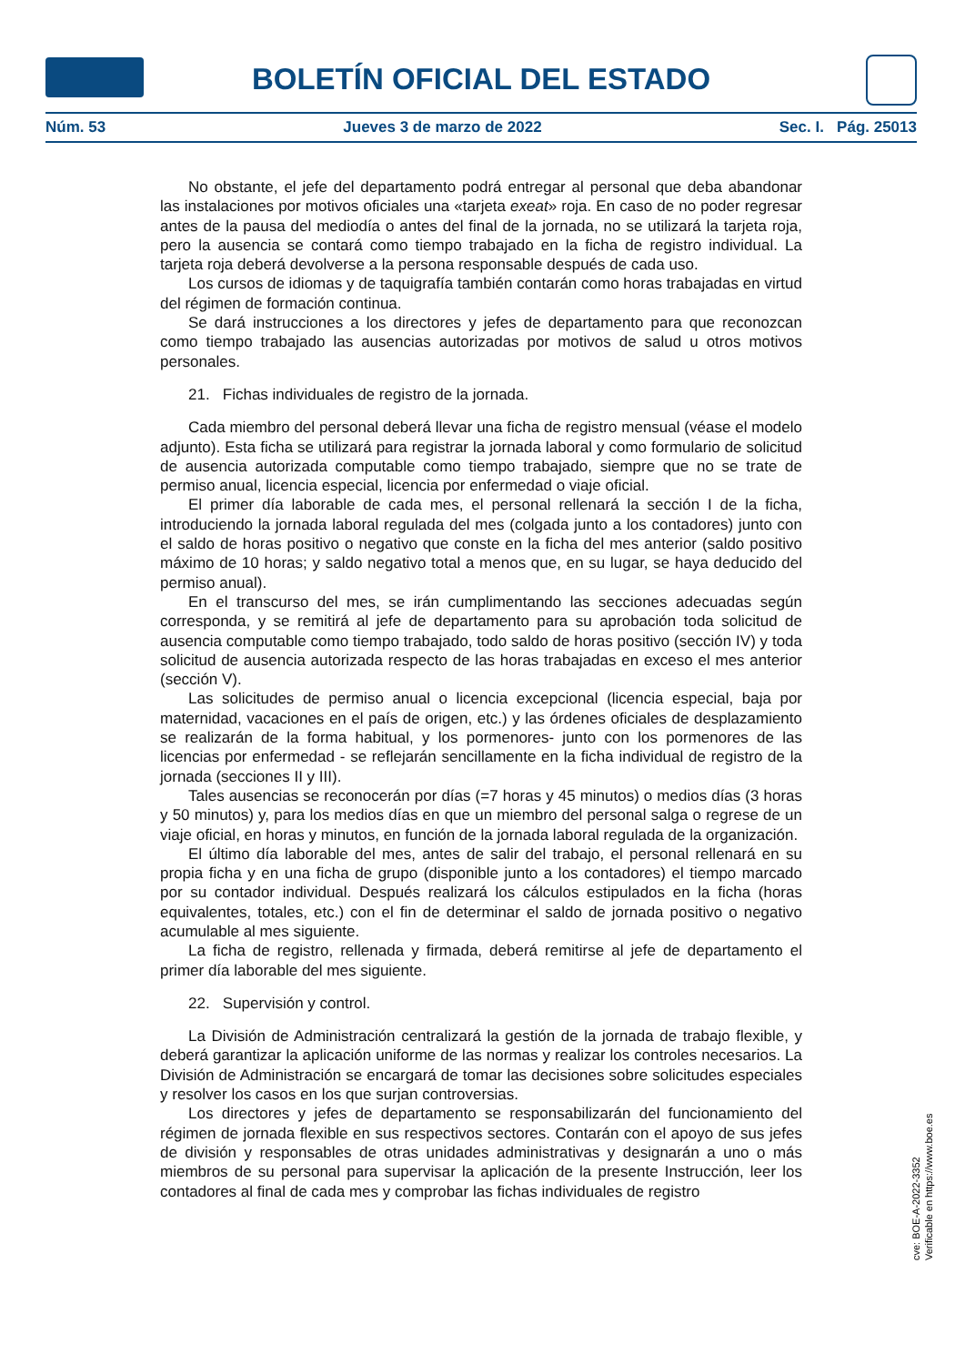BOLETÍN OFICIAL DEL ESTADO
Núm. 53 Jueves 3 de marzo de 2022 Sec. I. Pág. 25013
No obstante, el jefe del departamento podrá entregar al personal que deba abandonar las instalaciones por motivos oficiales una «tarjeta exeat» roja. En caso de no poder regresar antes de la pausa del mediodía o antes del final de la jornada, no se utilizará la tarjeta roja, pero la ausencia se contará como tiempo trabajado en la ficha de registro individual. La tarjeta roja deberá devolverse a la persona responsable después de cada uso.
Los cursos de idiomas y de taquigrafía también contarán como horas trabajadas en virtud del régimen de formación continua.
Se dará instrucciones a los directores y jefes de departamento para que reconozcan como tiempo trabajado las ausencias autorizadas por motivos de salud u otros motivos personales.
21. Fichas individuales de registro de la jornada.
Cada miembro del personal deberá llevar una ficha de registro mensual (véase el modelo adjunto). Esta ficha se utilizará para registrar la jornada laboral y como formulario de solicitud de ausencia autorizada computable como tiempo trabajado, siempre que no se trate de permiso anual, licencia especial, licencia por enfermedad o viaje oficial.
El primer día laborable de cada mes, el personal rellenará la sección I de la ficha, introduciendo la jornada laboral regulada del mes (colgada junto a los contadores) junto con el saldo de horas positivo o negativo que conste en la ficha del mes anterior (saldo positivo máximo de 10 horas; y saldo negativo total a menos que, en su lugar, se haya deducido del permiso anual).
En el transcurso del mes, se irán cumplimentando las secciones adecuadas según corresponda, y se remitirá al jefe de departamento para su aprobación toda solicitud de ausencia computable como tiempo trabajado, todo saldo de horas positivo (sección IV) y toda solicitud de ausencia autorizada respecto de las horas trabajadas en exceso el mes anterior (sección V).
Las solicitudes de permiso anual o licencia excepcional (licencia especial, baja por maternidad, vacaciones en el país de origen, etc.) y las órdenes oficiales de desplazamiento se realizarán de la forma habitual, y los pormenores- junto con los pormenores de las licencias por enfermedad - se reflejarán sencillamente en la ficha individual de registro de la jornada (secciones II y III).
Tales ausencias se reconocerán por días (=7 horas y 45 minutos) o medios días (3 horas y 50 minutos) y, para los medios días en que un miembro del personal salga o regrese de un viaje oficial, en horas y minutos, en función de la jornada laboral regulada de la organización.
El último día laborable del mes, antes de salir del trabajo, el personal rellenará en su propia ficha y en una ficha de grupo (disponible junto a los contadores) el tiempo marcado por su contador individual. Después realizará los cálculos estipulados en la ficha (horas equivalentes, totales, etc.) con el fin de determinar el saldo de jornada positivo o negativo acumulable al mes siguiente.
La ficha de registro, rellenada y firmada, deberá remitirse al jefe de departamento el primer día laborable del mes siguiente.
22. Supervisión y control.
La División de Administración centralizará la gestión de la jornada de trabajo flexible, y deberá garantizar la aplicación uniforme de las normas y realizar los controles necesarios. La División de Administración se encargará de tomar las decisiones sobre solicitudes especiales y resolver los casos en los que surjan controversias.
Los directores y jefes de departamento se responsabilizarán del funcionamiento del régimen de jornada flexible en sus respectivos sectores. Contarán con el apoyo de sus jefes de división y responsables de otras unidades administrativas y designarán a uno o más miembros de su personal para supervisar la aplicación de la presente Instrucción, leer los contadores al final de cada mes y comprobar las fichas individuales de registro
cve: BOE-A-2022-3352
Verificable en https://www.boe.es